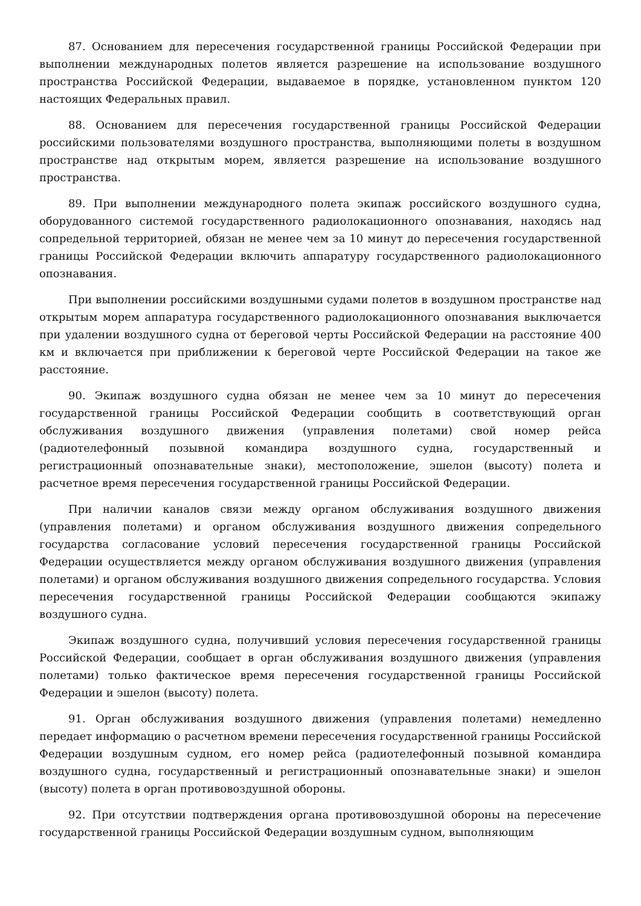87. Основанием для пересечения государственной границы Российской Федерации при выполнении международных полетов является разрешение на использование воздушного пространства Российской Федерации, выдаваемое в порядке, установленном пунктом 120 настоящих Федеральных правил.
88. Основанием для пересечения государственной границы Российской Федерации российскими пользователями воздушного пространства, выполняющими полеты в воздушном пространстве над открытым морем, является разрешение на использование воздушного пространства.
89. При выполнении международного полета экипаж российского воздушного судна, оборудованного системой государственного радиолокационного опознавания, находясь над сопредельной территорией, обязан не менее чем за 10 минут до пересечения государственной границы Российской Федерации включить аппаратуру государственного радиолокационного опознавания.
При выполнении российскими воздушными судами полетов в воздушном пространстве над открытым морем аппаратура государственного радиолокационного опознавания выключается при удалении воздушного судна от береговой черты Российской Федерации на расстояние 400 км и включается при приближении к береговой черте Российской Федерации на такое же расстояние.
90. Экипаж воздушного судна обязан не менее чем за 10 минут до пересечения государственной границы Российской Федерации сообщить в соответствующий орган обслуживания воздушного движения (управления полетами) свой номер рейса (радиотелефонный позывной командира воздушного судна, государственный и регистрационный опознавательные знаки), местоположение, эшелон (высоту) полета и расчетное время пересечения государственной границы Российской Федерации.
При наличии каналов связи между органом обслуживания воздушного движения (управления полетами) и органом обслуживания воздушного движения сопредельного государства согласование условий пересечения государственной границы Российской Федерации осуществляется между органом обслуживания воздушного движения (управления полетами) и органом обслуживания воздушного движения сопредельного государства. Условия пересечения государственной границы Российской Федерации сообщаются экипажу воздушного судна.
Экипаж воздушного судна, получивший условия пересечения государственной границы Российской Федерации, сообщает в орган обслуживания воздушного движения (управления полетами) только фактическое время пересечения государственной границы Российской Федерации и эшелон (высоту) полета.
91. Орган обслуживания воздушного движения (управления полетами) немедленно передает информацию о расчетном времени пересечения государственной границы Российской Федерации воздушным судном, его номер рейса (радиотелефонный позывной командира воздушного судна, государственный и регистрационный опознавательные знаки) и эшелон (высоту) полета в орган противовоздушной обороны.
92. При отсутствии подтверждения органа противовоздушной обороны на пересечение государственной границы Российской Федерации воздушным судном, выполняющим